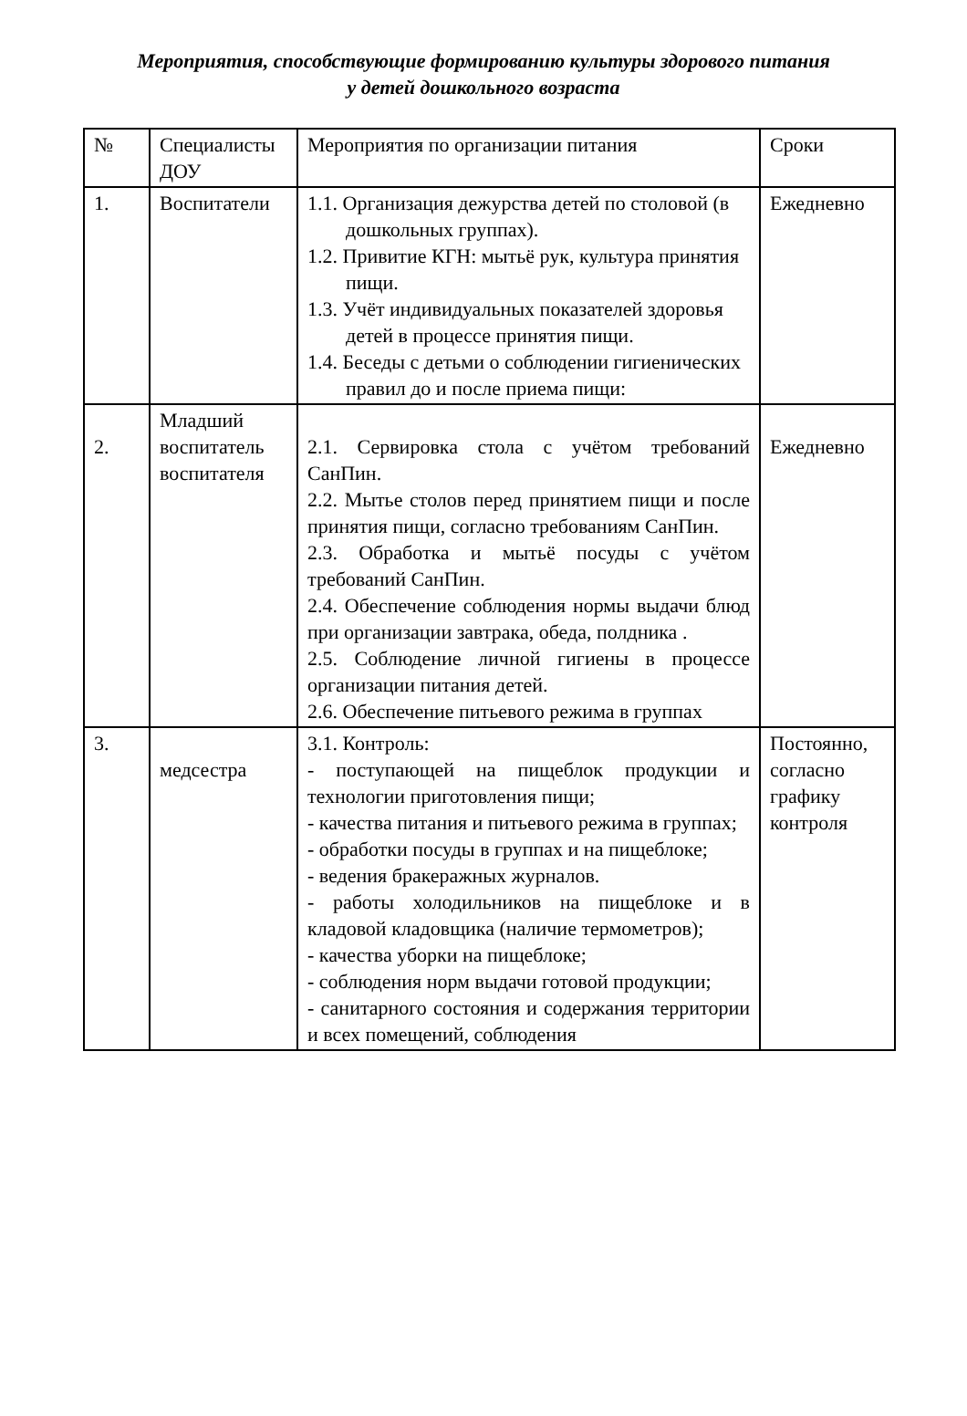Мероприятия, способствующие формированию культуры здорового питания
у детей дошкольного возраста
| № | Специалисты ДОУ | Мероприятия по организации питания | Сроки |
| 1. | Воспитатели | 1.1. Организация дежурства детей по столовой (в дошкольных группах). 1.2. Привитие КГН: мытьё рук, культура принятия пищи. 1.3. Учёт индивидуальных показателей здоровья детей в процессе принятия пищи. 1.4. Беседы с детьми о соблюдении гигиенических правил до и после приема пищи: | Ежедневно |
| 2. | Младший воспитатель воспитателя | 2.1. Сервировка стола с учётом требований СанПин. 2.2. Мытье столов перед принятием пищи и после принятия пищи, согласно требованиям СанПин. 2.3. Обработка и мытьё посуды с учётом требований СанПин. 2.4. Обеспечение соблюдения нормы выдачи блюд при организации завтрака, обеда, полдника . 2.5. Соблюдение личной гигиены в процессе организации питания детей. 2.6. Обеспечение питьевого режима в группах | Ежедневно |
| 3. | медсестра | 3.1. Контроль: - поступающей на пищеблок продукции и технологии приготовления пищи; - качества питания и питьевого режима в группах; - обработки посуды в группах и на пищеблоке; - ведения бракеражных журналов. - работы холодильников на пищеблоке и в кладовой кладовщика (наличие термометров); - качества уборки на пищеблоке; - соблюдения норм выдачи готовой продукции; - санитарного состояния и содержания территории и всех помещений, соблюдения | Постоянно, согласно графику контроля |